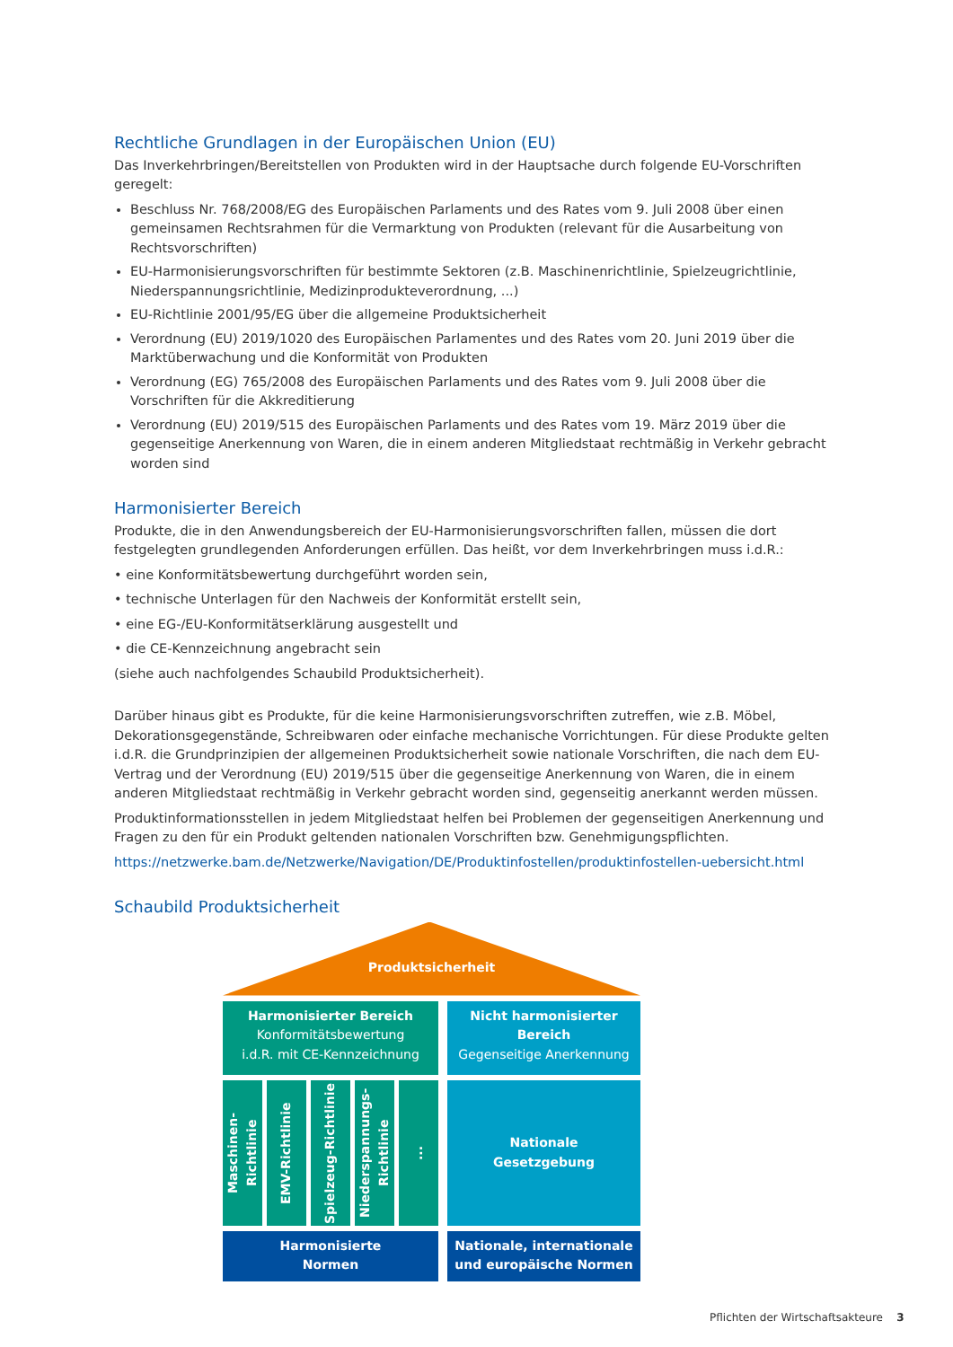Rechtliche Grundlagen in der Europäischen Union (EU)
Das Inverkehrbringen/Bereitstellen von Produkten wird in der Hauptsache durch folgende EU-Vorschriften geregelt:
Beschluss Nr. 768/2008/EG des Europäischen Parlaments und des Rates vom 9. Juli 2008 über einen gemeinsamen Rechtsrahmen für die Vermarktung von Produkten (relevant für die Ausarbeitung von Rechtsvorschriften)
EU-Harmonisierungsvorschriften für bestimmte Sektoren (z.B. Maschinenrichtlinie, Spielzeugrichtlinie, Niederspannungsrichtlinie, Medizinprodukteverordnung, ...)
EU-Richtlinie 2001/95/EG über die allgemeine Produktsicherheit
Verordnung (EU) 2019/1020 des Europäischen Parlamentes und des Rates vom 20. Juni 2019 über die Marktüberwachung und die Konformität von Produkten
Verordnung (EG) 765/2008 des Europäischen Parlaments und des Rates vom 9. Juli 2008 über die Vorschriften für die Akkreditierung
Verordnung (EU) 2019/515 des Europäischen Parlaments und des Rates vom 19. März 2019 über die gegenseitige Anerkennung von Waren, die in einem anderen Mitgliedstaat rechtmäßig in Verkehr gebracht worden sind
Harmonisierter Bereich
Produkte, die in den Anwendungsbereich der EU-Harmonisierungsvorschriften fallen, müssen die dort festgelegten grundlegenden Anforderungen erfüllen. Das heißt, vor dem Inverkehrbringen muss i.d.R.:
• eine Konformitätsbewertung durchgeführt worden sein,
• technische Unterlagen für den Nachweis der Konformität erstellt sein,
• eine EG-/EU-Konformitätserklärung ausgestellt und
• die CE-Kennzeichnung angebracht sein
(siehe auch nachfolgendes Schaubild Produktsicherheit).
Darüber hinaus gibt es Produkte, für die keine Harmonisierungsvorschriften zutreffen, wie z.B. Möbel, Dekorationsgegenstände, Schreibwaren oder einfache mechanische Vorrichtungen. Für diese Produkte gelten i.d.R. die Grundprinzipien der allgemeinen Produktsicherheit sowie nationale Vorschriften, die nach dem EU-Vertrag und der Verordnung (EU) 2019/515 über die gegenseitige Anerkennung von Waren, die in einem anderen Mitgliedstaat rechtmäßig in Verkehr gebracht worden sind, gegenseitig anerkannt werden müssen.
Produktinformationsstellen in jedem Mitgliedstaat helfen bei Problemen der gegenseitigen Anerkennung und Fragen zu den für ein Produkt geltenden nationalen Vorschriften bzw. Genehmigungspflichten.
https://netzwerke.bam.de/Netzwerke/Navigation/DE/Produktinfostellen/produktinfostellen-uebersicht.html
Schaubild Produktsicherheit
Produktsicherheit
Harmonisierter Bereich
Konformitätsbewertung
i.d.R. mit CE-Kennzeichnung
Nicht harmonisierter Bereich
Gegenseitige Anerkennung
Maschinen-Richtlinie
EMV-Richtlinie
Spielzeug-Richtlinie
Niederspannungs-Richtlinie
...
Nationale
Gesetzgebung
Harmonisierte
Normen
Nationale, internationale und europäische Normen
Pflichten der Wirtschaftsakteure 3